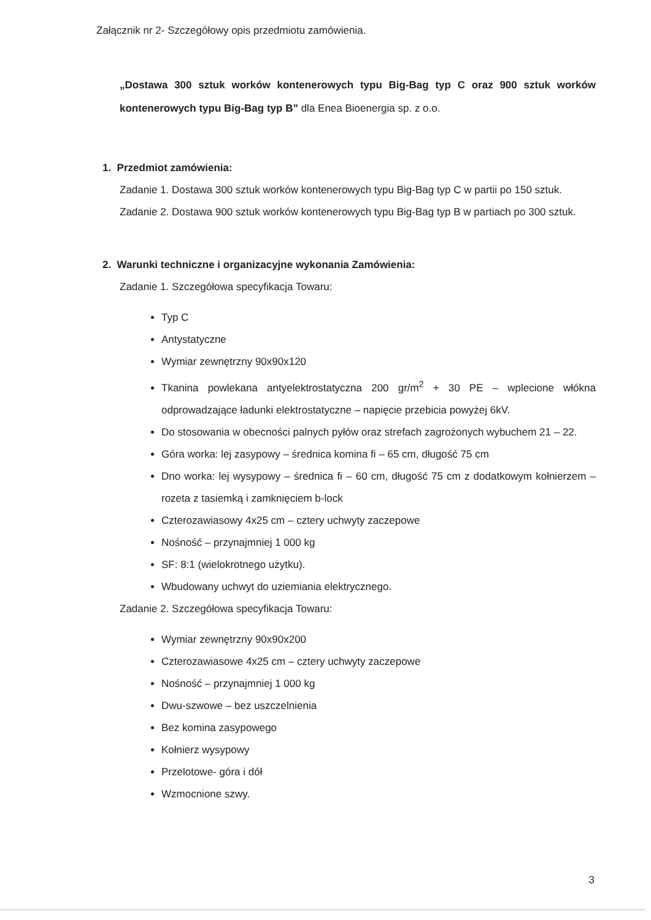Załącznik nr 2- Szczegółowy opis przedmiotu zamówienia.
„Dostawa 300 sztuk worków kontenerowych typu Big-Bag typ C oraz 900 sztuk worków kontenerowych typu Big-Bag typ B” dla Enea Bioenergia sp. z o.o.
1. Przedmiot zamówienia:
Zadanie 1. Dostawa 300 sztuk worków kontenerowych typu Big-Bag typ C w partii po 150 sztuk.
Zadanie 2. Dostawa 900 sztuk worków kontenerowych typu Big-Bag typ B w partiach po 300 sztuk.
2. Warunki techniczne i organizacyjne wykonania Zamówienia:
Zadanie 1. Szczegółowa specyfikacja Towaru:
Typ C
Antystatyczne
Wymiar zewnętrzny 90x90x120
Tkanina powlekana antyelektrostatyczna 200 gr/m<sup>2</sup> + 30 PE – wplecione włókna odprowadzające ładunki elektrostatyczne – napięcie przebicia powyżej 6kV.
Do stosowania w obecności palnych pyłów oraz strefach zagrożonych wybuchem 21 – 22.
Góra worka: lej zasypowy – średnica komina fi – 65 cm, długość 75 cm
Dno worka: lej wysypowy – średnica fi – 60 cm, długość 75 cm z dodatkowym kołnierzem – rozeta z tasiemką i zamknięciem b-lock
Czterozawiasowy 4x25 cm – cztery uchwyty zaczepowe
Nośność – przynajmniej 1 000 kg
SF: 8:1 (wielokrotnego użytku).
Wbudowany uchwyt do uziemiania elektrycznego.
Zadanie 2. Szczegółowa specyfikacja Towaru:
Wymiar zewnętrzny 90x90x200
Czterozawiasowe 4x25 cm – cztery uchwyty zaczepowe
Nośność – przynajmniej 1 000 kg
Dwu-szwowe – bez uszczelnienia
Bez komina zasypowego
Kołnierz wysypowy
Przelotowe- góra i dół
Wzmocnione szwy.
3